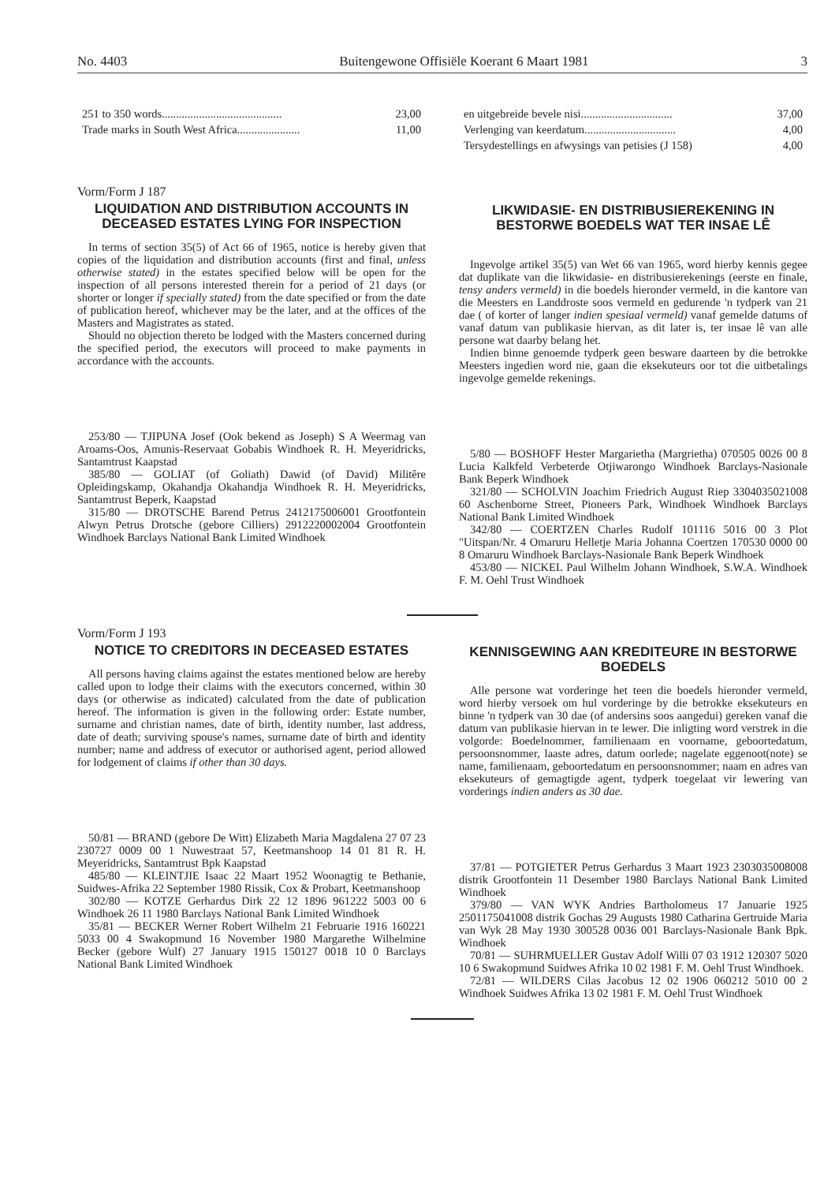No. 4403 Buitengewone Offisiële Koerant 6 Maart 1981 3
| 251 to 350 words.......................................... | 23,00 |
| Trade marks in South West Africa...................... | 11,00 |
| en uitgebreide bevele nisi................................ | 37,00 |
| Verlenging van keerdatum................................ | 4,00 |
| Tersydestellings en afwysings van petisies (J 158) | 4,00 |
Vorm/Form J 187
LIQUIDATION AND DISTRIBUTION ACCOUNTS IN DECEASED ESTATES LYING FOR INSPECTION
In terms of section 35(5) of Act 66 of 1965, notice is hereby given that copies of the liquidation and distribution accounts (first and final, unless otherwise stated) in the estates specified below will be open for the inspection of all persons interested therein for a period of 21 days (or shorter or longer if specially stated) from the date specified or from the date of publication hereof, whichever may be the later, and at the offices of the Masters and Magistrates as stated.
Should no objection thereto be lodged with the Masters concerned during the specified period, the executors will proceed to make payments in accordance with the accounts.
253/80 — TJIPUNA Josef (Ook bekend as Joseph) S A Weermag van Aroams-Oos, Amunis-Reservaat Gobabis Windhoek R. H. Meyeridricks, Santamtrust Kaapstad
385/80 — GOLIAT (of Goliath) Dawid (of David) Militêre Opleidingskamp, Okahandja Okahandja Windhoek R. H. Meyeridricks, Santamtrust Beperk, Kaapstad
315/80 — DROTSCHE Barend Petrus 2412175006001 Grootfontein Alwyn Petrus Drotsche (gebore Cilliers) 2912220002004 Grootfontein Windhoek Barclays National Bank Limited Windhoek
LIKWIDASIE- EN DISTRIBUSIEREKENING IN BESTORWE BOEDELS WAT TER INSAE LÊ
Ingevolge artikel 35(5) van Wet 66 van 1965, word hierby kennis gegee dat duplikate van die likwidasie- en distribusierekenings (eerste en finale, tensy anders vermeld) in die boedels hieronder vermeld, in die kantore van die Meesters en Landdroste soos vermeld en gedurende 'n tydperk van 21 dae ( of korter of langer indien spesiaal vermeld) vanaf gemelde datums of vanaf datum van publikasie hiervan, as dit later is, ter insae lê van alle persone wat daarby belang het.
Indien binne genoemde tydperk geen besware daarteen by die betrokke Meesters ingedien word nie, gaan die eksekuteurs oor tot die uitbetalings ingevolge gemelde rekenings.
5/80 — BOSHOFF Hester Margarietha (Margrietha) 070505 0026 00 8 Lucia Kalkfeld Verbeterde Otjiwarongo Windhoek Barclays-Nasionale Bank Beperk Windhoek
321/80 — SCHOLVIN Joachim Friedrich August Riep 3304035021008 60 Aschenborne Street, Pioneers Park, Windhoek Windhoek Barclays National Bank Limited Windhoek
342/80 — COERTZEN Charles Rudolf 101116 5016 00 3 Plot "Uitspan/Nr. 4 Omaruru Helletje Maria Johanna Coertzen 170530 0000 00 8 Omaruru Windhoek Barclays-Nasionale Bank Beperk Windhoek
453/80 — NICKEL Paul Wilhelm Johann Windhoek, S.W.A. Windhoek F. M. Oehl Trust Windhoek
Vorm/Form J 193
NOTICE TO CREDITORS IN DECEASED ESTATES
All persons having claims against the estates mentioned below are hereby called upon to lodge their claims with the executors concerned, within 30 days (or otherwise as indicated) calculated from the date of publication hereof. The information is given in the following order: Estate number, surname and christian names, date of birth, identity number, last address, date of death; surviving spouse's names, surname date of birth and identity number; name and address of executor or authorised agent, period allowed for lodgement of claims if other than 30 days.
50/81 — BRAND (gebore De Witt) Elizabeth Maria Magdalena 27 07 23 230727 0009 00 1 Nuwestraat 57, Keetmanshoop 14 01 81 R. H. Meyeridricks, Santamtrust Bpk Kaapstad
485/80 — KLEINTJIE Isaac 22 Maart 1952 Woonagtig te Bethanie, Suidwes-Afrika 22 September 1980 Rissik, Cox & Probart, Keetmanshoop
302/80 — KOTZE Gerhardus Dirk 22 12 1896 961222 5003 00 6 Windhoek 26 11 1980 Barclays National Bank Limited Windhoek
35/81 — BECKER Werner Robert Wilhelm 21 Februarie 1916 160221 5033 00 4 Swakopmund 16 November 1980 Margarethe Wilhelmine Becker (gebore Wulf) 27 January 1915 150127 0018 10 0 Barclays National Bank Limited Windhoek
KENNISGEWING AAN KREDITEURE IN BESTORWE BOEDELS
Alle persone wat vorderinge het teen die boedels hieronder vermeld, word hierby versoek om hul vorderinge by die betrokke eksekuteurs en binne 'n tydperk van 30 dae (of andersins soos aangedui) gereken vanaf die datum van publikasie hiervan in te lewer. Die inligting word verstrek in die volgorde: Boedelnommer, familienaam en voorname, geboortedatum, persoonsnommer, laaste adres, datum oorlede; nagelate eggenoot(note) se name, familienaam, geboortedatum en persoonsnommer; naam en adres van eksekuteurs of gemagtigde agent, tydperk toegelaat vir lewering van vorderings indien anders as 30 dae.
37/81 — POTGIETER Petrus Gerhardus 3 Maart 1923 2303035008008 distrik Grootfontein 11 Desember 1980 Barclays National Bank Limited Windhoek
379/80 — VAN WYK Andries Bartholomeus 17 Januarie 1925 2501175041008 distrik Gochas 29 Augusts 1980 Catharina Gertruide Maria van Wyk 28 May 1930 300528 0036 001 Barclays-Nasionale Bank Bpk. Windhoek
70/81 — SUHRMUELLER Gustav Adolf Willi 07 03 1912 120307 5020 10 6 Swakopmund Suidwes Afrika 10 02 1981 F. M. Oehl Trust Windhoek.
72/81 — WILDERS Cilas Jacobus 12 02 1906 060212 5010 00 2 Windhoek Suidwes Afrika 13 02 1981 F. M. Oehl Trust Windhoek